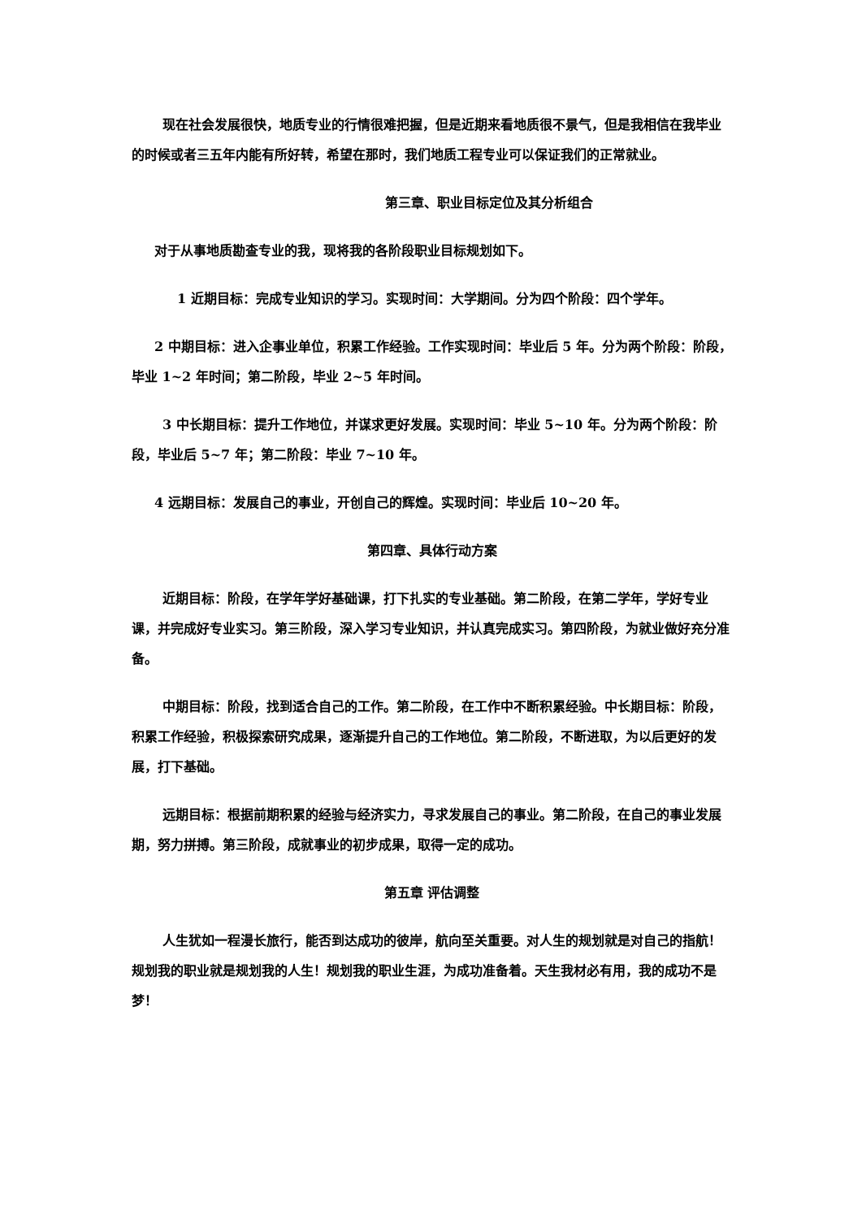现在社会发展很快，地质专业的行情很难把握，但是近期来看地质很不景气，但是我相信在我毕业的时候或者三五年内能有所好转，希望在那时，我们地质工程专业可以保证我们的正常就业。
第三章、职业目标定位及其分析组合
对于从事地质勘查专业的我，现将我的各阶段职业目标规划如下。
1 近期目标：完成专业知识的学习。实现时间：大学期间。分为四个阶段：四个学年。
2 中期目标：进入企事业单位，积累工作经验。工作实现时间：毕业后 5 年。分为两个阶段：阶段，毕业 1~2 年时间；第二阶段，毕业 2~5 年时间。
3 中长期目标：提升工作地位，并谋求更好发展。实现时间：毕业 5~10 年。分为两个阶段：阶段，毕业后 5~7 年；第二阶段：毕业 7~10 年。
4 远期目标：发展自己的事业，开创自己的辉煌。实现时间：毕业后 10~20 年。
第四章、具体行动方案
近期目标：阶段，在学年学好基础课，打下扎实的专业基础。第二阶段，在第二学年，学好专业课，并完成好专业实习。第三阶段，深入学习专业知识，并认真完成实习。第四阶段，为就业做好充分准备。
中期目标：阶段，找到适合自己的工作。第二阶段，在工作中不断积累经验。中长期目标：阶段，积累工作经验，积极探索研究成果，逐渐提升自己的工作地位。第二阶段，不断进取，为以后更好的发展，打下基础。
远期目标：根据前期积累的经验与经济实力，寻求发展自己的事业。第二阶段，在自己的事业发展期，努力拼搏。第三阶段，成就事业的初步成果，取得一定的成功。
第五章 评估调整
人生犹如一程漫长旅行，能否到达成功的彼岸，航向至关重要。对人生的规划就是对自己的指航！规划我的职业就是规划我的人生！规划我的职业生涯，为成功准备着。天生我材必有用，我的成功不是梦！